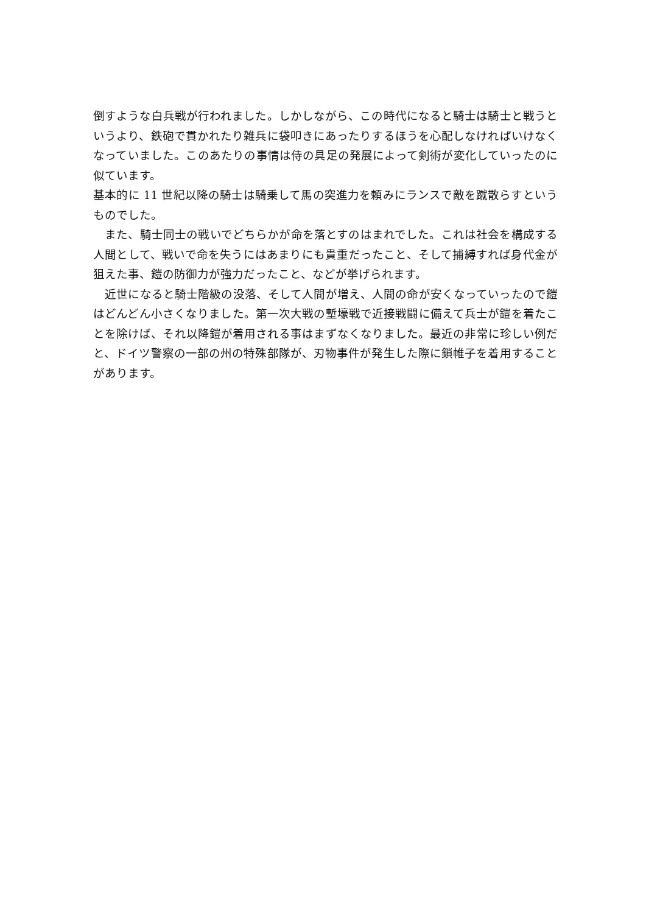倒すような白兵戦が行われました。しかしながら、この時代になると騎士は騎士と戦うというより、鉄砲で貫かれたり雑兵に袋叩きにあったりするほうを心配しなければいけなくなっていました。このあたりの事情は侍の具足の発展によって剣術が変化していったのに似ています。
基本的に 11 世紀以降の騎士は騎乗して馬の突進力を頼みにランスで敵を蹴散らすというものでした。
　また、騎士同士の戦いでどちらかが命を落とすのはまれでした。これは社会を構成する人間として、戦いで命を失うにはあまりにも貴重だったこと、そして捕縛すれば身代金が狙えた事、鎧の防御力が強力だったこと、などが挙げられます。
　近世になると騎士階級の没落、そして人間が増え、人間の命が安くなっていったので鎧はどんどん小さくなりました。第一次大戦の塹壕戦で近接戦闘に備えて兵士が鎧を着たことを除けば、それ以降鎧が着用される事はまずなくなりました。最近の非常に珍しい例だと、ドイツ警察の一部の州の特殊部隊が、刃物事件が発生した際に鎖帷子を着用することがあります。